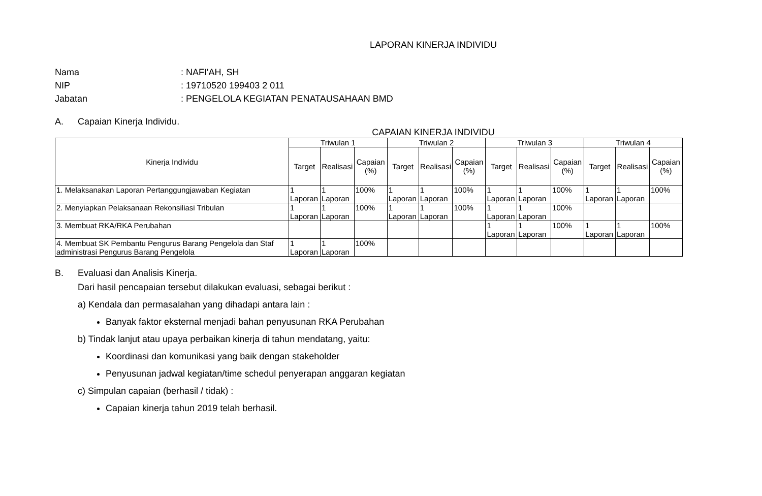LAPORAN KINERJA INDIVIDU
Nama: NAFI'AH, SH
NIP: 19710520 199403 2 011
Jabatan: PENGELOLA KEGIATAN PENATAUSAHAAN BMD
A. Capaian Kinerja Individu.
CAPAIAN KINERJA INDIVIDU
| Kinerja Individu | Triwulan 1 | | | Triwulan 2 | | | Triwulan 3 | | | Triwulan 4 | | |
| --- | --- | --- | --- | --- | --- | --- | --- | --- | --- | --- | --- | --- |
| | Target | Realisasi | Capaian (%) | Target | Realisasi | Capaian (%) | Target | Realisasi | Capaian (%) | Target | Realisasi | Capaian (%) |
| 1. Melaksanakan Laporan Pertanggungjawaban Kegiatan | 1 Laporan | 1 Laporan | 100% | 1 Laporan | 1 Laporan | 100% | 1 Laporan | 1 Laporan | 100% | 1 Laporan | 1 Laporan | 100% |
| 2. Menyiapkan Pelaksanaan Rekonsiliasi Tribulan | 1 Laporan | 1 Laporan | 100% | 1 Laporan | 1 Laporan | 100% | 1 Laporan | 1 Laporan | 100% | | | |
| 3. Membuat RKA/RKA Perubahan | | | | | | | 1 Laporan | 1 Laporan | 100% | 1 Laporan | 1 Laporan | 100% |
| 4. Membuat SK Pembantu Pengurus Barang Pengelola dan Staf administrasi Pengurus Barang Pengelola | 1 Laporan | 1 Laporan | 100% | | | | | | | | | |
B. Evaluasi dan Analisis Kinerja.
Dari hasil pencapaian tersebut dilakukan evaluasi, sebagai berikut :
a) Kendala dan permasalahan yang dihadapi antara lain :
Banyak faktor eksternal menjadi bahan penyusunan RKA Perubahan
b) Tindak lanjut atau upaya perbaikan kinerja di tahun mendatang, yaitu:
Koordinasi dan komunikasi yang baik dengan stakeholder
Penyusunan jadwal kegiatan/time schedul penyerapan anggaran kegiatan
c) Simpulan capaian (berhasil / tidak) :
Capaian kinerja tahun 2019 telah berhasil.